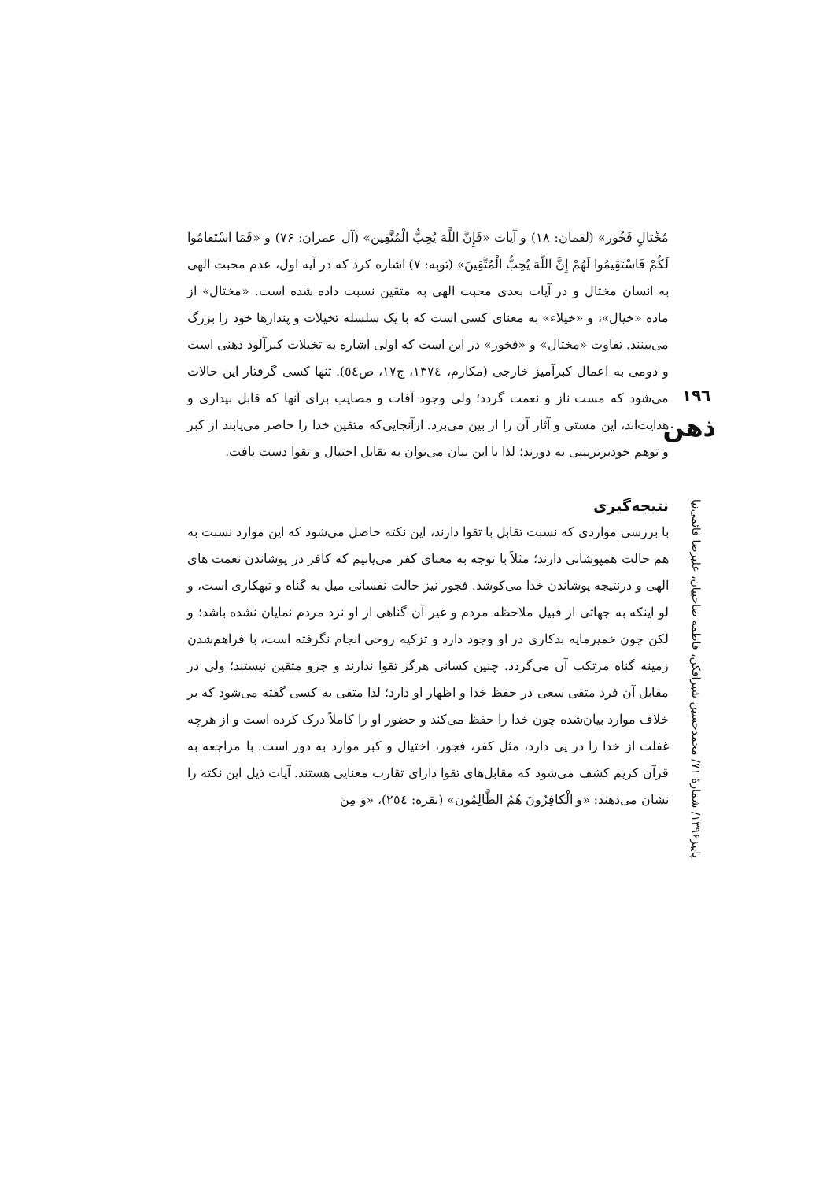مُخْتالٍ فَخُور» (لقمان: ۱۸) و آیات «فَإِنَّ اللَّهَ يُحِبُّ الْمُتَّقِين» (آل عمران: ۷۶) و «فَمَا اسْتَقامُوا لَكُمْ فَاسْتَقِيمُوا لَهُمْ إِنَّ اللَّهَ يُحِبُّ الْمُتَّقِينَ» (توبه: ۷) اشاره کرد که در آیه اول، عدم محبت الهی به انسان مختال و در آیات بعدی محبت الهی به متقین نسبت داده شده است. «مختال» از ماده «خیال»، و «خیلاء» به معنای کسی است که با یک سلسله تخیلات و پندارها خود را بزرگ می‌بینند. تفاوت «مختال» و «فخور» در این است که اولی اشاره به تخیلات کبرآلود ذهنی است و دومی به اعمال کبرآمیز خارجی (مکارم، ۱۳۷٤، ج۱۷، ص٥٤). تنها کسی گرفتار این حالات می‌شود که مست ناز و نعمت گردد؛ ولی وجود آفات و مصایب برای آنها که قابل بیداری و هدایت‌اند، این مستی و آثار آن را از بین می‌برد. ازآنجایی‌که متقین خدا را حاضر می‌یابند از کبر و توهم خودبرتربینی به دورند؛ لذا با این بیان می‌توان به تقابل اختیال و تقوا دست یافت.
نتیجه‌گیری
با بررسی مواردی که نسبت تقابل با تقوا دارند، این نکته حاصل می‌شود که این موارد نسبت به هم حالت همپوشانی دارند؛ مثلاً با توجه به معنای کفر می‌یابیم که کافر در پوشاندن نعمت های الهی و درنتیجه پوشاندن خدا می‌کوشد. فجور نیز حالت نفسانی میل به گناه و تبهکاری است، و لو اینکه به جهاتی از قبیل ملاحظه مردم و غیر آن گناهی از او نزد مردم نمایان نشده باشد؛ و لکن چون خمیرمایه بدکاری در او وجود دارد و تزکیه روحی انجام نگرفته است، با فراهم‌شدن زمینه گناه مرتکب آن می‌گردد. چنین کسانی هرگز تقوا ندارند و جزو متقین نیستند؛ ولی در مقابل آن فرد متقی سعی در حفظ خدا و اظهار او دارد؛ لذا متقی به کسی گفته می‌شود که بر خلاف موارد بیان‌شده چون خدا را حفظ می‌کند و حضور او را کاملاً درک کرده است و از هرچه غفلت از خدا را در پی دارد، مثل کفر، فجور، اختیال و کبر موارد به دور است. با مراجعه به قرآن کریم کشف می‌شود که مقابل‌های تقوا دارای تقارب معنایی هستند. آیات ذیل این نکته را نشان می‌دهند: «وَ الْكافِرُونَ هُمُ الظَّالِمُون» (بقره: ٢٥٤)، «وَ مِنَ
١٩٦
ذهن
پاییز۱۳۹۶/ شمارهٔ ۷۱/ محمدحسین شیرافکن، فاطمه صاحبیان، علیرضا قائمی‌نیا